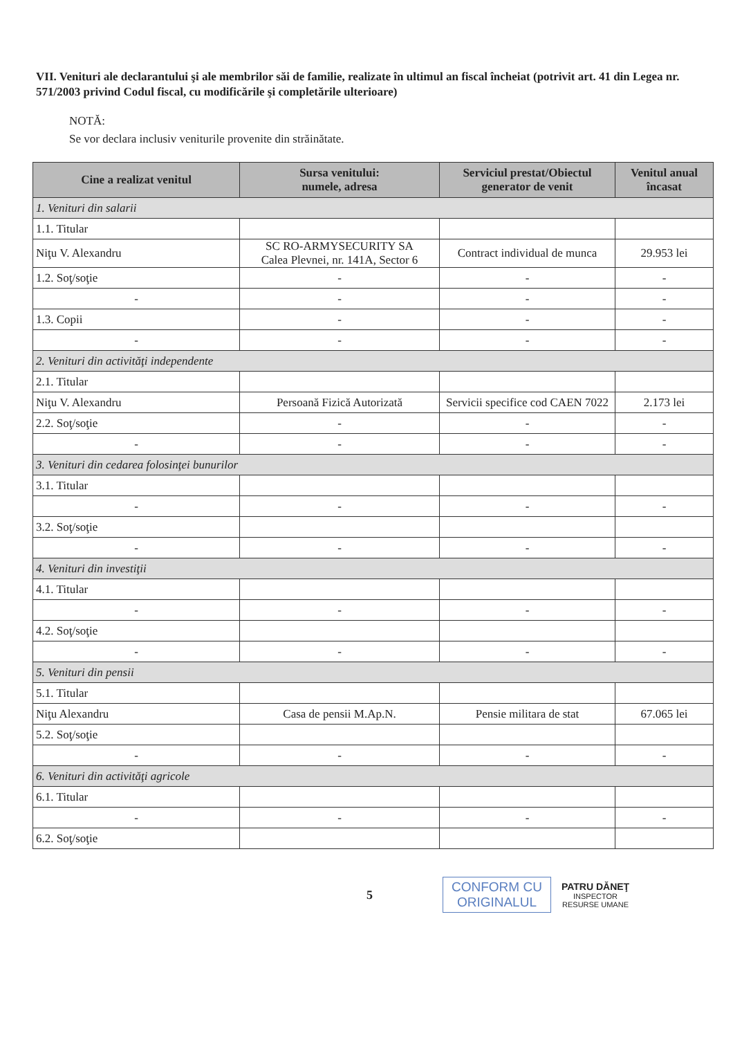VII. Venituri ale declarantului şi ale membrilor săi de familie, realizate în ultimul an fiscal încheiat (potrivit art. 41 din Legea nr. 571/2003 privind Codul fiscal, cu modificările şi completările ulterioare)
NOTĂ:
Se vor declara inclusiv veniturile provenite din străinătate.
| Cine a realizat venitul | Sursa venitului: numele, adresa | Serviciul prestat/Obiectul generator de venit | Venitul anual încasat |
| --- | --- | --- | --- |
| 1. Venituri din salarii | | | |
| 1.1. Titular | | | |
| Niţu V. Alexandru | SC RO-ARMYSECURITY SA Calea Plevnei, nr. 141A, Sector 6 | Contract individual de munca | 29.953 lei |
| 1.2. Soţ/soţie | - | - | - |
| - | - | - | - |
| 1.3. Copii | - | - | - |
| - | - | - | - |
| 2. Venituri din activităţi independente | | | |
| 2.1. Titular | | | |
| Niţu V. Alexandru | Persoană Fizică Autorizată | Servicii specifice cod CAEN 7022 | 2.173 lei |
| 2.2. Soţ/soţie | - | - | - |
| - | - | - | - |
| 3. Venituri din cedarea folosinţei bunurilor | | | |
| 3.1. Titular | | | |
| - | - | - | - |
| 3.2. Soţ/soţie | | | |
| - | - | - | - |
| 4. Venituri din investiţii | | | |
| 4.1. Titular | | | |
| - | - | - | - |
| 4.2. Soţ/soţie | | | |
| - | - | - | - |
| 5. Venituri din pensii | | | |
| 5.1. Titular | | | |
| Niţu Alexandru | Casa de pensii M.Ap.N. | Pensie militara de stat | 67.065 lei |
| 5.2. Soţ/soţie | | | |
| - | - | - | - |
| 6. Venituri din activităţi agricole | | | |
| 6.1. Titular | | | |
| - | - | - | - |
| 6.2. Soţ/soţie | | | |
5
CONFORM CU
ORIGINALUL
PATRU DĂNEŢ
INSPECTOR
RESURSE UMANE